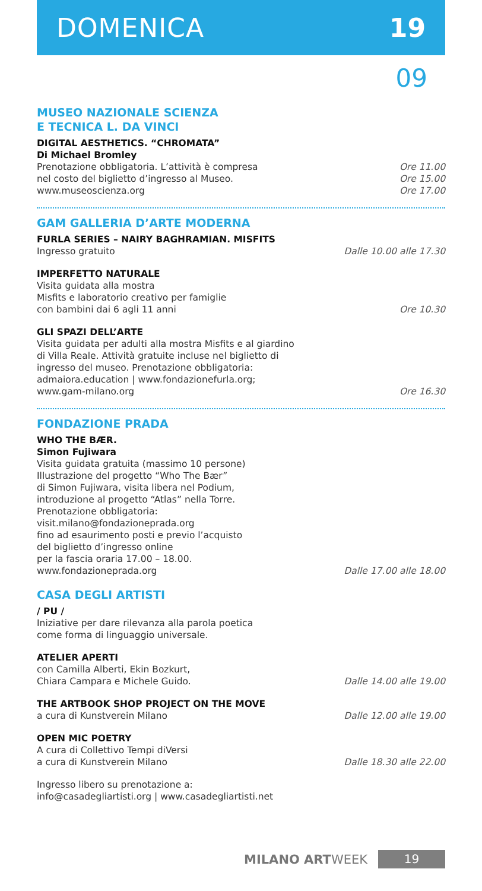DOMENICA 19
09
MUSEO NAZIONALE SCIENZA
E TECNICA L. DA VINCI
DIGITAL AESTHETICS. “CHROMATA”
Di Michael Bromley
Prenotazione obbligatoria. L’attività è compresa
nel costo del biglietto d’ingresso al Museo.
www.museoscienza.org
Ore 11.00
Ore 15.00
Ore 17.00
GAM GALLERIA D’ARTE MODERNA
FURLA SERIES – NAIRY BAGHRAMIAN. MISFITS
Ingresso gratuito
Dalle 10.00 alle 17.30
IMPERFETTO NATURALE
Visita guidata alla mostra
Misfits e laboratorio creativo per famiglie
con bambini dai 6 agli 11 anni
Ore 10.30
GLI SPAZI DELL’ARTE
Visita guidata per adulti alla mostra Misfits e al giardino
di Villa Reale. Attività gratuite incluse nel biglietto di
ingresso del museo. Prenotazione obbligatoria:
admaiora.education | www.fondazionefurla.org;
www.gam-milano.org
Ore 16.30
FONDAZIONE PRADA
WHO THE BÆR.
Simon Fujiwara
Visita guidata gratuita (massimo 10 persone)
Illustrazione del progetto “Who The Bær”
di Simon Fujiwara, visita libera nel Podium,
introduzione al progetto “Atlas” nella Torre.
Prenotazione obbligatoria:
visit.milano@fondazioneprada.org
fino ad esaurimento posti e previo l’acquisto
del biglietto d’ingresso online
per la fascia oraria 17.00 – 18.00.
www.fondazioneprada.org
Dalle 17.00 alle 18.00
CASA DEGLI ARTISTI
/ PU /
Iniziative per dare rilevanza alla parola poetica
come forma di linguaggio universale.
ATELIER APERTI
con Camilla Alberti, Ekin Bozkurt,
Chiara Campara e Michele Guido.
Dalle 14.00 alle 19.00
THE ARTBOOK SHOP PROJECT ON THE MOVE
a cura di Kunstverein Milano
Dalle 12.00 alle 19.00
OPEN MIC POETRY
A cura di Collettivo Tempi diVersi
a cura di Kunstverein Milano
Dalle 18.30 alle 22.00
Ingresso libero su prenotazione a:
info@casadegliartisti.org | www.casadegliartisti.net
MILANO ARTWEEK 19